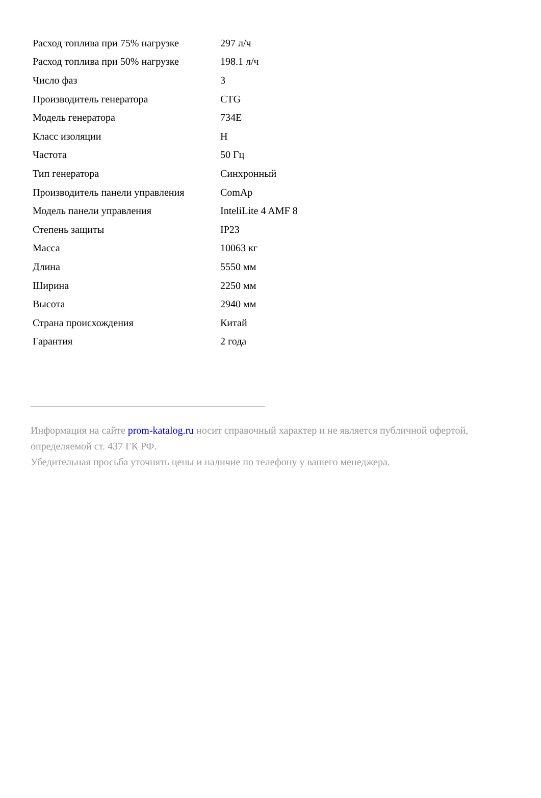| Расход топлива при 75% нагрузке | 297 л/ч |
| Расход топлива при 50% нагрузке | 198.1 л/ч |
| Число фаз | 3 |
| Производитель генератора | CTG |
| Модель генератора | 734E |
| Класс изоляции | H |
| Частота | 50 Гц |
| Тип генератора | Синхронный |
| Производитель панели управления | ComAp |
| Модель панели управления | InteliLite 4 AMF 8 |
| Степень защиты | IP23 |
| Масса | 10063 кг |
| Длина | 5550 мм |
| Ширина | 2250 мм |
| Высота | 2940 мм |
| Страна происхождения | Китай |
| Гарантия | 2 года |
Информация на сайте prom-katalog.ru носит справочный характер и не является публичной офертой, определяемой ст. 437 ГК РФ.
Убедительная просьба уточнять цены и наличие по телефону у вашего менеджера.